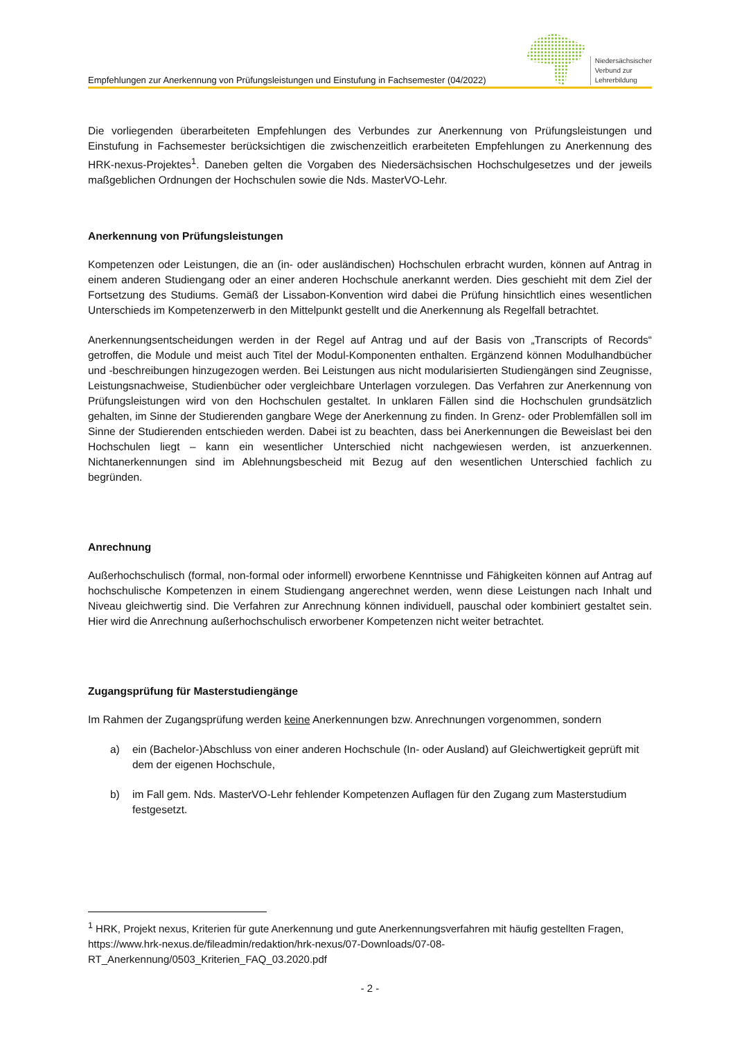Empfehlungen zur Anerkennung von Prüfungsleistungen und Einstufung in Fachsemester (04/2022)
Niedersächsischer
Verbund zur
Lehrerbildung
Die vorliegenden überarbeiteten Empfehlungen des Verbundes zur Anerkennung von Prüfungsleistungen und Einstufung in Fachsemester berücksichtigen die zwischenzeitlich erarbeiteten Empfehlungen zu Anerkennung des HRK-nexus-Projektes<sup>1</sup>. Daneben gelten die Vorgaben des Niedersächsischen Hochschulgesetzes und der jeweils maßgeblichen Ordnungen der Hochschulen sowie die Nds. MasterVO-Lehr.
Anerkennung von Prüfungsleistungen
Kompetenzen oder Leistungen, die an (in- oder ausländischen) Hochschulen erbracht wurden, können auf Antrag in einem anderen Studiengang oder an einer anderen Hochschule anerkannt werden. Dies geschieht mit dem Ziel der Fortsetzung des Studiums. Gemäß der Lissabon-Konvention wird dabei die Prüfung hinsichtlich eines wesentlichen Unterschieds im Kompetenzerwerb in den Mittelpunkt gestellt und die Anerkennung als Regelfall betrachtet.
Anerkennungsentscheidungen werden in der Regel auf Antrag und auf der Basis von „Transcripts of Records“ getroffen, die Module und meist auch Titel der Modul-Komponenten enthalten. Ergänzend können Modulhandbücher und -beschreibungen hinzugezogen werden. Bei Leistungen aus nicht modularisierten Studiengängen sind Zeugnisse, Leistungsnachweise, Studienbücher oder vergleichbare Unterlagen vorzulegen. Das Verfahren zur Anerkennung von Prüfungsleistungen wird von den Hochschulen gestaltet. In unklaren Fällen sind die Hochschulen grundsätzlich gehalten, im Sinne der Studierenden gangbare Wege der Anerkennung zu finden. In Grenz- oder Problemfällen soll im Sinne der Studierenden entschieden werden. Dabei ist zu beachten, dass bei Anerkennungen die Beweislast bei den Hochschulen liegt – kann ein wesentlicher Unterschied nicht nachgewiesen werden, ist anzuerkennen. Nichtanerkennungen sind im Ablehnungsbescheid mit Bezug auf den wesentlichen Unterschied fachlich zu begründen.
Anrechnung
Außerhochschulisch (formal, non-formal oder informell) erworbene Kenntnisse und Fähigkeiten können auf Antrag auf hochschulische Kompetenzen in einem Studiengang angerechnet werden, wenn diese Leistungen nach Inhalt und Niveau gleichwertig sind. Die Verfahren zur Anrechnung können individuell, pauschal oder kombiniert gestaltet sein. Hier wird die Anrechnung außerhochschulisch erworbener Kompetenzen nicht weiter betrachtet.
Zugangsprüfung für Masterstudiengänge
Im Rahmen der Zugangsprüfung werden keine Anerkennungen bzw. Anrechnungen vorgenommen, sondern
a) ein (Bachelor-)Abschluss von einer anderen Hochschule (In- oder Ausland) auf Gleichwertigkeit geprüft mit dem der eigenen Hochschule,
b) im Fall gem. Nds. MasterVO-Lehr fehlender Kompetenzen Auflagen für den Zugang zum Masterstudium festgesetzt.
<sup>1</sup> HRK, Projekt nexus, Kriterien für gute Anerkennung und gute Anerkennungsverfahren mit häufig gestellten Fragen, https://www.hrk-nexus.de/fileadmin/redaktion/hrk-nexus/07-Downloads/07-08-RT_Anerkennung/0503_Kriterien_FAQ_03.2020.pdf
- 2 -